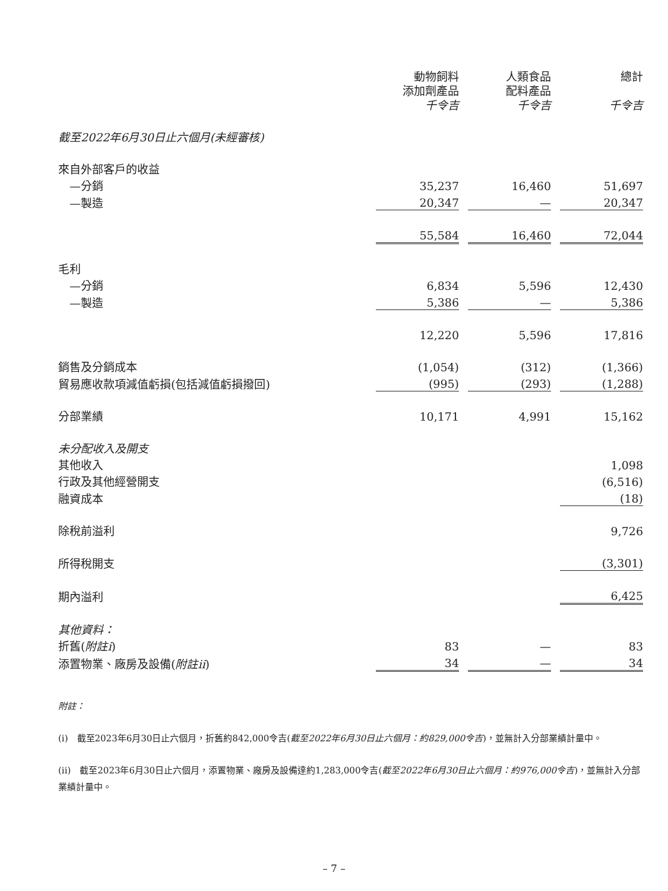| | 動物飼料 添加劑產品 千令吉 | | 人類食品 配料產品 千令吉 | | 總計 千令吉 |
| --- | --- | --- | --- | --- | --- |
| 截至2022年6月30日止六個月(未經審核) | | | | | |
| 來自外部客戶的收益 | | | | | |
| —分銷 | 35,237 | | 16,460 | | 51,697 |
| —製造 | 20,347 | | — | | 20,347 |
| | 55,584 | | 16,460 | | 72,044 |
| 毛利 | | | | | |
| —分銷 | 6,834 | | 5,596 | | 12,430 |
| —製造 | 5,386 | | — | | 5,386 |
| | 12,220 | | 5,596 | | 17,816 |
| 銷售及分銷成本 | (1,054) | | (312) | | (1,366) |
| 貿易應收款項減值虧損(包括減值虧損撥回) | (995) | | (293) | | (1,288) |
| 分部業績 | 10,171 | | 4,991 | | 15,162 |
| 未分配收入及開支 | | | | | |
| 其他收入 | | | | | 1,098 |
| 行政及其他經營開支 | | | | | (6,516) |
| 融資成本 | | | | | (18) |
| 除稅前溢利 | | | | | 9,726 |
| 所得稅開支 | | | | | (3,301) |
| 期內溢利 | | | | | 6,425 |
| 其他資料： | | | | | |
| 折舊( 附註i ) | 83 | | — | | 83 |
| 添置物業、廠房及設備( 附註ii ) | 34 | | — | | 34 |
附註：
(i)　截至2023年6月30日止六個月，折舊約842,000令吉(截至2022年6月30日止六個月：約829,000令吉)，並無計入分部業績計量中。
(ii)　截至2023年6月30日止六個月，添置物業、廠房及設備達約1,283,000令吉(截至2022年6月30日止六個月：約976,000令吉)，並無計入分部業績計量中。
– 7 –